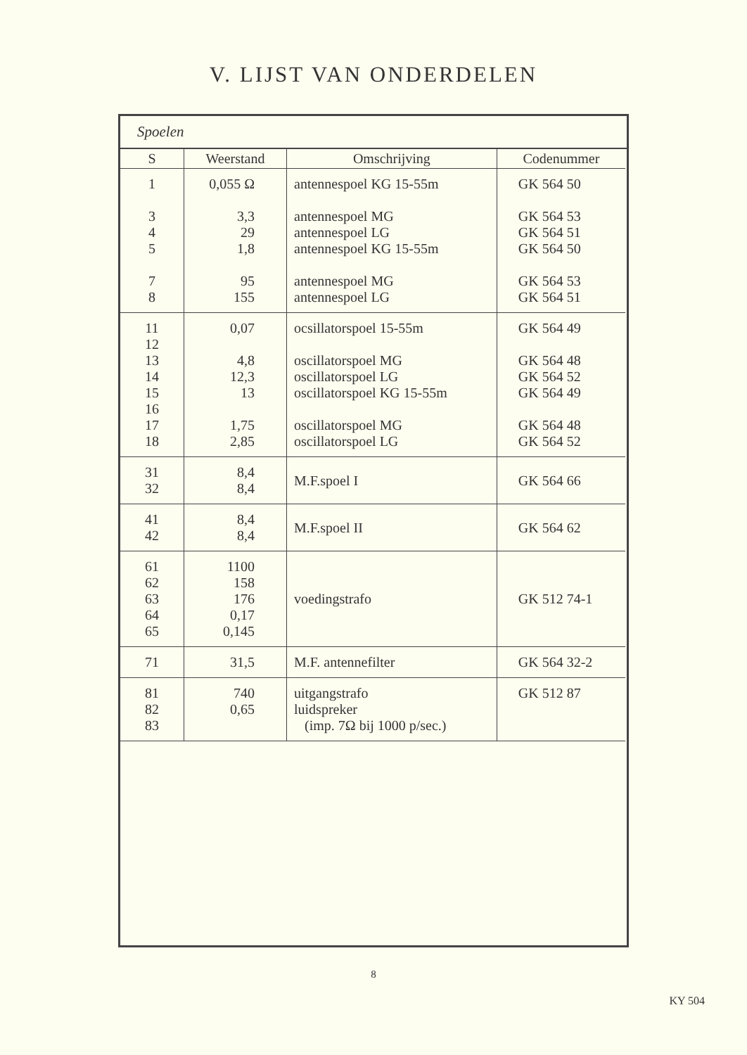V. LIJST VAN ONDERDELEN
Spoelen
| S | Weerstand | Omschrijving | Codenummer |
| --- | --- | --- | --- |
| 1 3 4 5 7 8 | 0,055 Ω 3,3 29 1,8 95 155 | antennespoel KG 15-55m antennespoel MG antennespoel LG antennespoel KG 15-55m antennespoel MG antennespoel LG | GK 564 50 GK 564 53 GK 564 51 GK 564 50 GK 564 53 GK 564 51 |
| 11 12 13 14 15 16 17 18 | 0,07 4,8 12,3 13 1,75 2,85 | ocsillatorspoel 15-55m oscillatorspoel MG oscillatorspoel LG oscillatorspoel KG 15-55m oscillatorspoel MG oscillatorspoel LG | GK 564 49 GK 564 48 GK 564 52 GK 564 49 GK 564 48 GK 564 52 |
| 31 32 | 8,4 8,4 | M.F.spoel I | GK 564 66 |
| 41 42 | 8,4 8,4 | M.F.spoel II | GK 564 62 |
| 61 62 63 64 65 | 1100 158 176 0,17 0,145 | voedingstrafo | GK 512 74-1 |
| 71 | 31,5 | M.F. antennefilter | GK 564 32-2 |
| 81 82 83 | 740 0,65 | uitgangstrafo luidspreker (imp. 7Ω bij 1000 p/sec.) | GK 512 87 |
8
KY 504